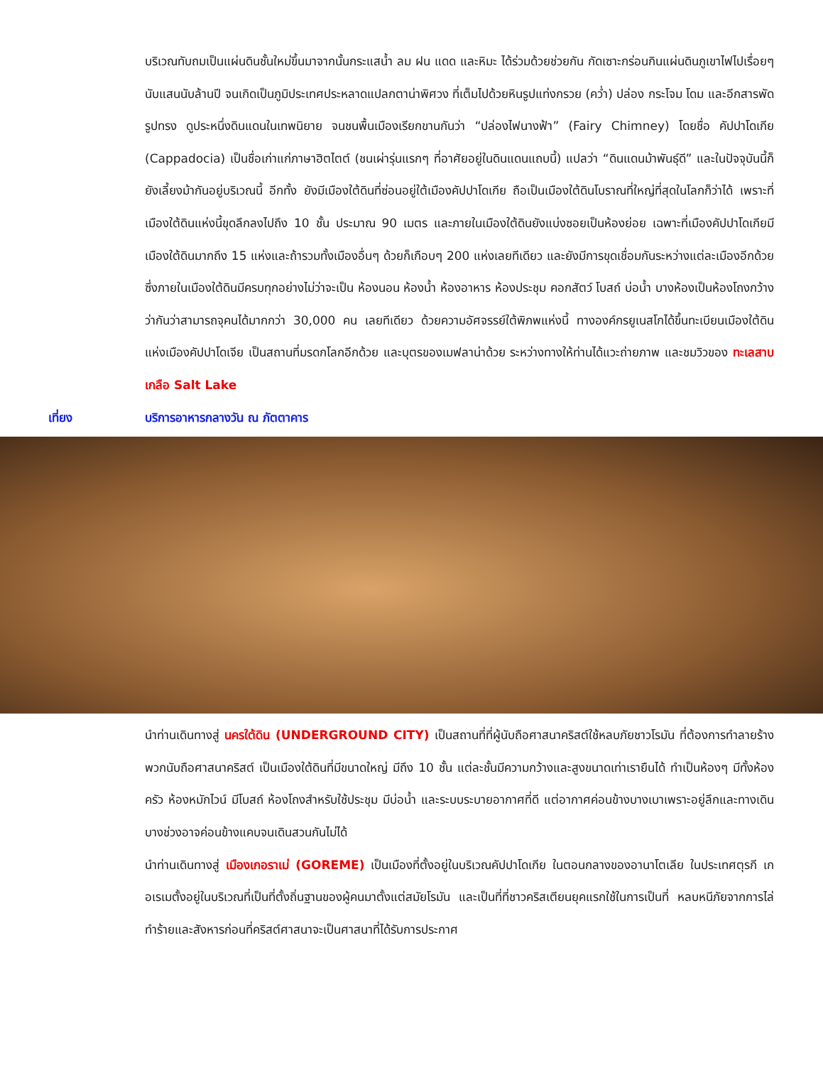บริเวณทับถมเป็นแผ่นดินชั้นใหม่ขึ้นมาจากนั้นกระแสน้ำ ลม ฝน แดด และหิมะ ได้ร่วมด้วยช่วยกัน กัดเซาะกร่อนกินแผ่นดินภูเขาไฟไปเรื่อยๆ นับแสนนับล้านปี จนเกิดเป็นภูมิประเทศประหลาดแปลกตาน่าพิศวง ที่เต็มไปด้วยหินรูปแท่งกรวย (คว่ำ) ปล่อง กระโจม โดม และอีกสารพัดรูปทรง ดูประหนึ่งดินแดนในเทพนิยาย จนชนพื้นเมืองเรียกขานกันว่า “ปล่องไฟนางฟ้า” (Fairy Chimney) โดยชื่อ คัปปาโดเกีย (Cappadocia) เป็นชื่อเก่าแก่ภาษาฮิตไตต์ (ชนเผ่ารุ่นแรกๆ ที่อาศัยอยู่ในดินแดนแถบนี้) แปลว่า “ดินแดนม้าพันธุ์ดี” และในปัจจุบันนี้ก็ยังเลี้ยงม้ากันอยู่บริเวณนี้ อีกทั้ง ยังมีเมืองใต้ดินที่ซ่อนอยู่ใต้เมืองคัปปาโดเกีย ถือเป็นเมืองใต้ดินโบราณที่ใหญ่ที่สุดในโลกก็ว่าได้ เพราะที่เมืองใต้ดินแห่งนี้ขุดลึกลงไปถึง 10 ชั้น ประมาณ 90 เมตร และภายในเมืองใต้ดินยังแบ่งซอยเป็นห้องย่อย เฉพาะที่เมืองคัปปาโดเกียมีเมืองใต้ดินมากถึง 15 แห่งและถ้ารวมทั้งเมืองอื่นๆ ด้วยก็เกือบๆ 200 แห่งเลยทีเดียว และยังมีการขุดเชื่อมกันระหว่างแต่ละเมืองอีกด้วย ซึ่งภายในเมืองใต้ดินมีครบทุกอย่างไม่ว่าจะเป็น ห้องนอน ห้องน้ำ ห้องอาหาร ห้องประชุม คอกสัตว์ โบสถ์ บ่อน้ำ บางห้องเป็นห้องโถงกว้างว่ากันว่าสามารถจุคนได้มากกว่า 30,000 คน เลยทีเดียว ด้วยความอัศจรรย์ใต้พิภพแห่งนี้ ทางองค์กรยูเนสโกได้ขึ้นทะเบียนเมืองใต้ดินแห่งเมืองคัปปาโดเจีย เป็นสถานที่มรดกโลกอีกด้วย และบุตรของเมฟลาน่าด้วย ระหว่างทางให้ท่านได้แวะถ่ายภาพ และชมวิวของ ทะเลสาบเกลือ Salt Lake
เที่ยง บริการอาหารกลางวัน ณ ภัตตาคาร
นำท่านเดินทางสู่ นครใต้ดิน (UNDERGROUND CITY) เป็นสถานที่ที่ผู้นับถือศาสนาคริสต์ใช้หลบภัยชาวโรมัน ที่ต้องการทำลายร้างพวกนับถือศาสนาคริสต์ เป็นเมืองใต้ดินที่มีขนาดใหญ่ มีถึง 10 ชั้น แต่ละชั้นมีความกว้างและสูงขนาดเท่าเรายืนได้ ทำเป็นห้องๆ มีทั้งห้องครัว ห้องหมักไวน์ มีโบสถ์ ห้องโถงสำหรับใช้ประชุม มีบ่อน้ำ และระบบระบายอากาศที่ดี แต่อากาศค่อนข้างบางเบาเพราะอยู่ลึกและทางเดินบางช่วงอาจค่อนข้างแคบจนเดินสวนกันไม่ได้
นำท่านเดินทางสู่ เมืองเกอราเม่ (GOREME) เป็นเมืองที่ตั้งอยู่ในบริเวณคัปปาโดเกีย ในตอนกลางของอานาโตเลีย ในประเทศตุรกี เกอเรเมตั้งอยู่ในบริเวณที่เป็นที่ตั้งถิ่นฐานของผู้คนมาตั้งแต่สมัยโรมัน และเป็นที่ที่ชาวคริสเตียนยุคแรกใช้ในการเป็นที่ หลบหนีภัยจากการไล่ทำร้ายและสังหารก่อนที่คริสต์ศาสนาจะเป็นศาสนาที่ได้รับการประกาศ